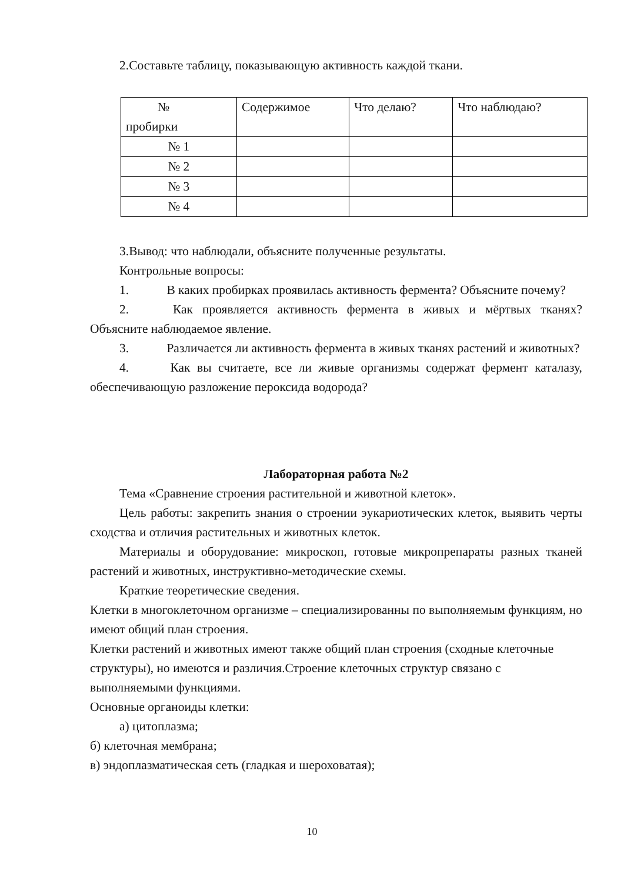2.Составьте таблицу, показывающую активность каждой ткани.
| № пробирки | Содержимое | Что делаю? | Что наблюдаю? |
| № 1 | | | |
| № 2 | | | |
| № 3 | | | |
| № 4 | | | |
3.Вывод: что наблюдали, объясните полученные результаты.
Контрольные вопросы:
1. В каких пробирках проявилась активность фермента? Объясните почему?
2. Как проявляется активность фермента в живых и мёртвых тканях? Объясните наблюдаемое явление.
3. Различается ли активность фермента в живых тканях растений и животных?
4. Как вы считаете, все ли живые организмы содержат фермент каталазу, обеспечивающую разложение пероксида водорода?
Лабораторная работа №2
Тема «Сравнение строения растительной и животной клеток».
Цель работы: закрепить знания о строении эукариотических клеток, выявить черты сходства и отличия растительных и животных клеток.
Материалы и оборудование: микроскоп, готовые микропрепараты разных тканей растений и животных, инструктивно-методические схемы.
Краткие теоретические сведения.
Клетки в многоклеточном организме – специализированны по выполняемым функциям, но имеют общий план строения.
Клетки растений и животных имеют также общий план строения (сходные клеточные структуры), но имеются и различия.Строение клеточных структур связано с выполняемыми функциями.
Основные органоиды клетки:
а) цитоплазма;
б) клеточная мембрана;
в) эндоплазматическая сеть (гладкая и шероховатая);
10